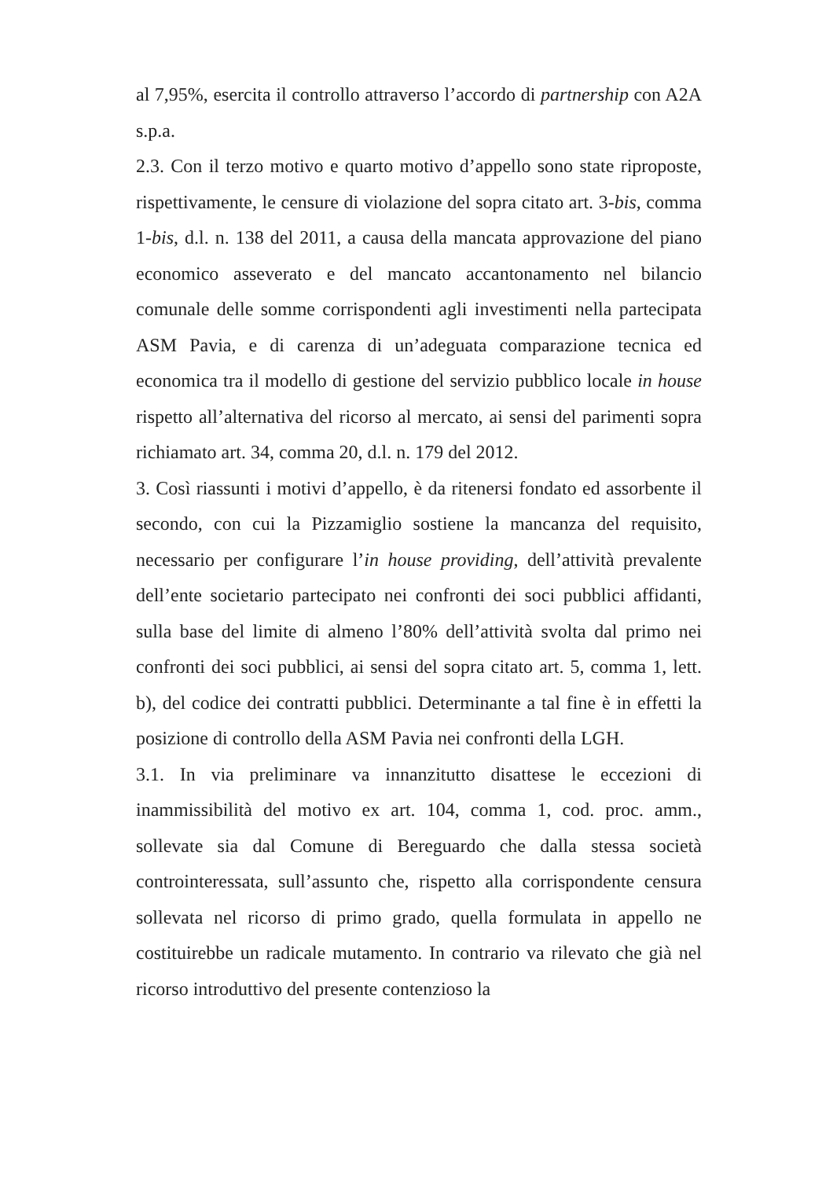al 7,95%, esercita il controllo attraverso l’accordo di partnership con A2A s.p.a.
2.3. Con il terzo motivo e quarto motivo d’appello sono state riproposte, rispettivamente, le censure di violazione del sopra citato art. 3-bis, comma 1-bis, d.l. n. 138 del 2011, a causa della mancata approvazione del piano economico asseverato e del mancato accantonamento nel bilancio comunale delle somme corrispondenti agli investimenti nella partecipata ASM Pavia, e di carenza di un’adeguata comparazione tecnica ed economica tra il modello di gestione del servizio pubblico locale in house rispetto all’alternativa del ricorso al mercato, ai sensi del parimenti sopra richiamato art. 34, comma 20, d.l. n. 179 del 2012.
3. Così riassunti i motivi d’appello, è da ritenersi fondato ed assorbente il secondo, con cui la Pizzamiglio sostiene la mancanza del requisito, necessario per configurare l’in house providing, dell’attività prevalente dell’ente societario partecipato nei confronti dei soci pubblici affidanti, sulla base del limite di almeno l’80% dell’attività svolta dal primo nei confronti dei soci pubblici, ai sensi del sopra citato art. 5, comma 1, lett. b), del codice dei contratti pubblici. Determinante a tal fine è in effetti la posizione di controllo della ASM Pavia nei confronti della LGH.
3.1. In via preliminare va innanzitutto disattese le eccezioni di inammissibilità del motivo ex art. 104, comma 1, cod. proc. amm., sollevate sia dal Comune di Bereguardo che dalla stessa società controinteressata, sull’assunto che, rispetto alla corrispondente censura sollevata nel ricorso di primo grado, quella formulata in appello ne costituirebbe un radicale mutamento. In contrario va rilevato che già nel ricorso introduttivo del presente contenzioso la